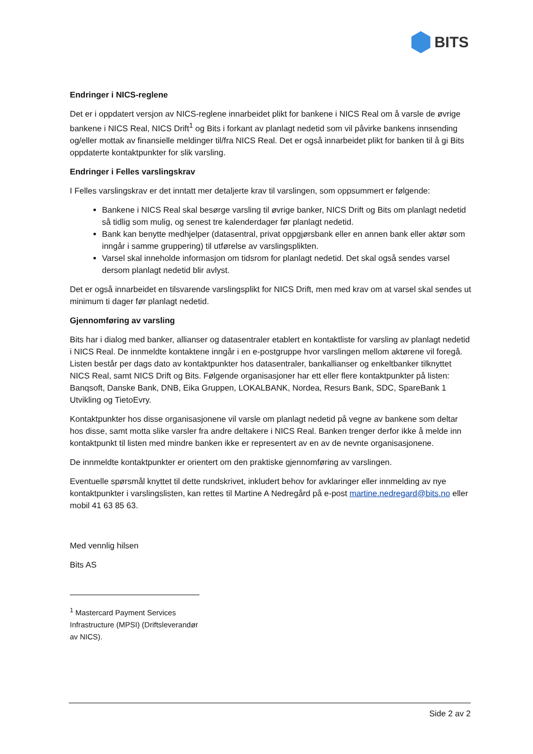BITS
Endringer i NICS-reglene
Det er i oppdatert versjon av NICS-reglene innarbeidet plikt for bankene i NICS Real om å varsle de øvrige bankene i NICS Real, NICS Drift<sup>1</sup> og Bits i forkant av planlagt nedetid som vil påvirke bankens innsending og/eller mottak av finansielle meldinger til/fra NICS Real. Det er også innarbeidet plikt for banken til å gi Bits oppdaterte kontaktpunkter for slik varsling.
Endringer i Felles varslingskrav
I Felles varslingskrav er det inntatt mer detaljerte krav til varslingen, som oppsummert er følgende:
Bankene i NICS Real skal besørge varsling til øvrige banker, NICS Drift og Bits om planlagt nedetid så tidlig som mulig, og senest tre kalenderdager før planlagt nedetid.
Bank kan benytte medhjelper (datasentral, privat oppgjørsbank eller en annen bank eller aktør som inngår i samme gruppering) til utførelse av varslingsplikten.
Varsel skal inneholde informasjon om tidsrom for planlagt nedetid. Det skal også sendes varsel dersom planlagt nedetid blir avlyst.
Det er også innarbeidet en tilsvarende varslingsplikt for NICS Drift, men med krav om at varsel skal sendes ut minimum ti dager før planlagt nedetid.
Gjennomføring av varsling
Bits har i dialog med banker, allianser og datasentraler etablert en kontaktliste for varsling av planlagt nedetid i NICS Real. De innmeldte kontaktene inngår i en e-postgruppe hvor varslingen mellom aktørene vil foregå. Listen består per dags dato av kontaktpunkter hos datasentraler, bankallianser og enkeltbanker tilknyttet NICS Real, samt NICS Drift og Bits. Følgende organisasjoner har ett eller flere kontaktpunkter på listen: Banqsoft, Danske Bank, DNB, Eika Gruppen, LOKALBANK, Nordea, Resurs Bank, SDC, SpareBank 1 Utvikling og TietoEvry.
Kontaktpunkter hos disse organisasjonene vil varsle om planlagt nedetid på vegne av bankene som deltar hos disse, samt motta slike varsler fra andre deltakere i NICS Real. Banken trenger derfor ikke å melde inn kontaktpunkt til listen med mindre banken ikke er representert av en av de nevnte organisasjonene.
De innmeldte kontaktpunkter er orientert om den praktiske gjennomføring av varslingen.
Eventuelle spørsmål knyttet til dette rundskrivet, inkludert behov for avklaringer eller innmelding av nye kontaktpunkter i varslingslisten, kan rettes til Martine A Nedregård på e-post martine.nedregard@bits.no eller mobil 41 63 85 63.
Med vennlig hilsen
Bits AS
<sup>1</sup> Mastercard Payment Services Infrastructure (MPSI) (Driftsleverandør av NICS).
Side 2 av 2